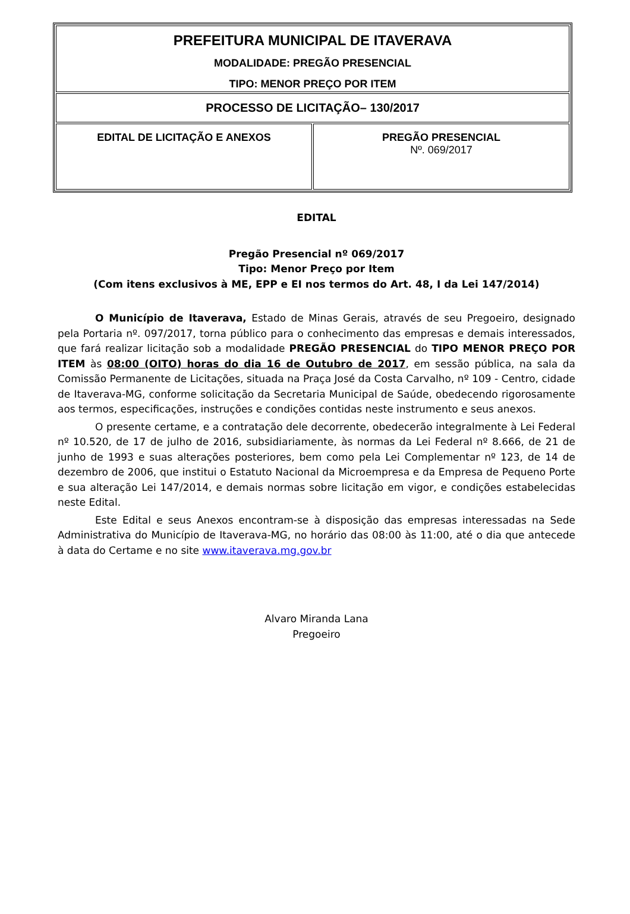| PREFEITURA MUNICIPAL DE ITAVERAVA MODALIDADE: PREGÃO PRESENCIAL TIPO: MENOR PREÇO POR ITEM | |
| PROCESSO DE LICITAÇÃO– 130/2017 | |
| EDITAL DE LICITAÇÃO E ANEXOS | PREGÃO PRESENCIAL Nº. 069/2017 |
EDITAL
Pregão Presencial nº 069/2017
Tipo: Menor Preço por Item
(Com itens exclusivos à ME, EPP e EI nos termos do Art. 48, I da Lei 147/2014)
O Município de Itaverava, Estado de Minas Gerais, através de seu Pregoeiro, designado pela Portaria nº. 097/2017, torna público para o conhecimento das empresas e demais interessados, que fará realizar licitação sob a modalidade PREGÃO PRESENCIAL do TIPO MENOR PREÇO POR ITEM às 08:00 (OITO) horas do dia 16 de Outubro de 2017, em sessão pública, na sala da Comissão Permanente de Licitações, situada na Praça José da Costa Carvalho, nº 109 - Centro, cidade de Itaverava-MG, conforme solicitação da Secretaria Municipal de Saúde, obedecendo rigorosamente aos termos, especificações, instruções e condições contidas neste instrumento e seus anexos.
O presente certame, e a contratação dele decorrente, obedecerão integralmente à Lei Federal nº 10.520, de 17 de julho de 2016, subsidiariamente, às normas da Lei Federal nº 8.666, de 21 de junho de 1993 e suas alterações posteriores, bem como pela Lei Complementar nº 123, de 14 de dezembro de 2006, que institui o Estatuto Nacional da Microempresa e da Empresa de Pequeno Porte e sua alteração Lei 147/2014, e demais normas sobre licitação em vigor, e condições estabelecidas neste Edital.
Este Edital e seus Anexos encontram-se à disposição das empresas interessadas na Sede Administrativa do Município de Itaverava-MG, no horário das 08:00 às 11:00, até o dia que antecede à data do Certame e no site www.itaverava.mg.gov.br
Alvaro Miranda Lana
Pregoeiro